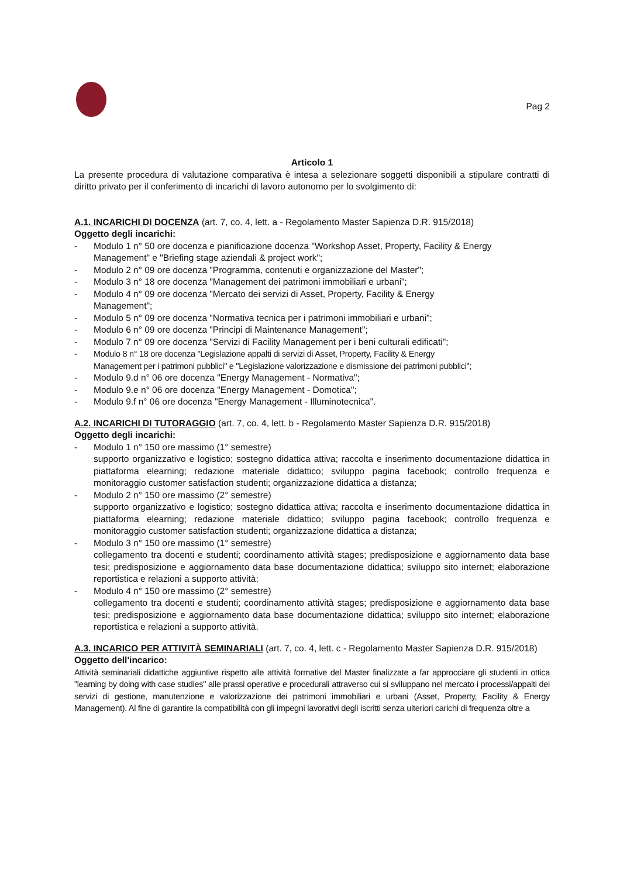Pag 2
Articolo 1
La presente procedura di valutazione comparativa è intesa a selezionare soggetti disponibili a stipulare contratti di diritto privato per il conferimento di incarichi di lavoro autonomo per lo svolgimento di:
A.1. INCARICHI DI DOCENZA (art. 7, co. 4, lett. a - Regolamento Master Sapienza D.R. 915/2018)
Oggetto degli incarichi:
- Modulo 1 n° 50 ore docenza e pianificazione docenza "Workshop Asset, Property, Facility & Energy Management" e "Briefing stage aziendali & project work";
- Modulo 2 n° 09 ore docenza "Programma, contenuti e organizzazione del Master";
- Modulo 3 n° 18 ore docenza "Management dei patrimoni immobiliari e urbani";
- Modulo 4 n° 09 ore docenza "Mercato dei servizi di Asset, Property, Facility & Energy
Management";
- Modulo 5 n° 09 ore docenza "Normativa tecnica per i patrimoni immobiliari e urbani";
- Modulo 6 n° 09 ore docenza "Principi di Maintenance Management";
- Modulo 7 n° 09 ore docenza "Servizi di Facility Management per i beni culturali edificati";
- Modulo 8 n° 18 ore docenza "Legislazione appalti di servizi di Asset, Property, Facility & Energy
Management per i patrimoni pubblici" e "Legislazione valorizzazione e dismissione dei patrimoni pubblici";
- Modulo 9.d n° 06 ore docenza "Energy Management - Normativa";
- Modulo 9.e n° 06 ore docenza "Energy Management - Domotica";
- Modulo 9.f n° 06 ore docenza "Energy Management - Illuminotecnica".
A.2. INCARICHI DI TUTORAGGIO (art. 7, co. 4, lett. b - Regolamento Master Sapienza D.R. 915/2018)
Oggetto degli incarichi:
- Modulo 1 n° 150 ore massimo (1° semestre)
supporto organizzativo e logistico; sostegno didattica attiva; raccolta e inserimento documentazione didattica in piattaforma elearning; redazione materiale didattico; sviluppo pagina facebook; controllo frequenza e monitoraggio customer satisfaction studenti; organizzazione didattica a distanza;
- Modulo 2 n° 150 ore massimo (2° semestre)
supporto organizzativo e logistico; sostegno didattica attiva; raccolta e inserimento documentazione didattica in piattaforma elearning; redazione materiale didattico; sviluppo pagina facebook; controllo frequenza e monitoraggio customer satisfaction studenti; organizzazione didattica a distanza;
- Modulo 3 n° 150 ore massimo (1° semestre)
collegamento tra docenti e studenti; coordinamento attività stages; predisposizione e aggiornamento data base tesi; predisposizione e aggiornamento data base documentazione didattica; sviluppo sito internet; elaborazione reportistica e relazioni a supporto attività;
- Modulo 4 n° 150 ore massimo (2° semestre)
collegamento tra docenti e studenti; coordinamento attività stages; predisposizione e aggiornamento data base tesi; predisposizione e aggiornamento data base documentazione didattica; sviluppo sito internet; elaborazione reportistica e relazioni a supporto attività.
A.3. INCARICO PER ATTIVITÀ SEMINARIALI (art. 7, co. 4, lett. c - Regolamento Master Sapienza D.R. 915/2018)
Oggetto dell'incarico:
Attività seminariali didattiche aggiuntive rispetto alle attività formative del Master finalizzate a far approcciare gli studenti in ottica "learning by doing with case studies" alle prassi operative e procedurali attraverso cui si sviluppano nel mercato i processi/appalti dei servizi di gestione, manutenzione e valorizzazione dei patrimoni immobiliari e urbani (Asset, Property, Facility & Energy Management). Al fine di garantire la compatibilità con gli impegni lavorativi degli iscritti senza ulteriori carichi di frequenza oltre a